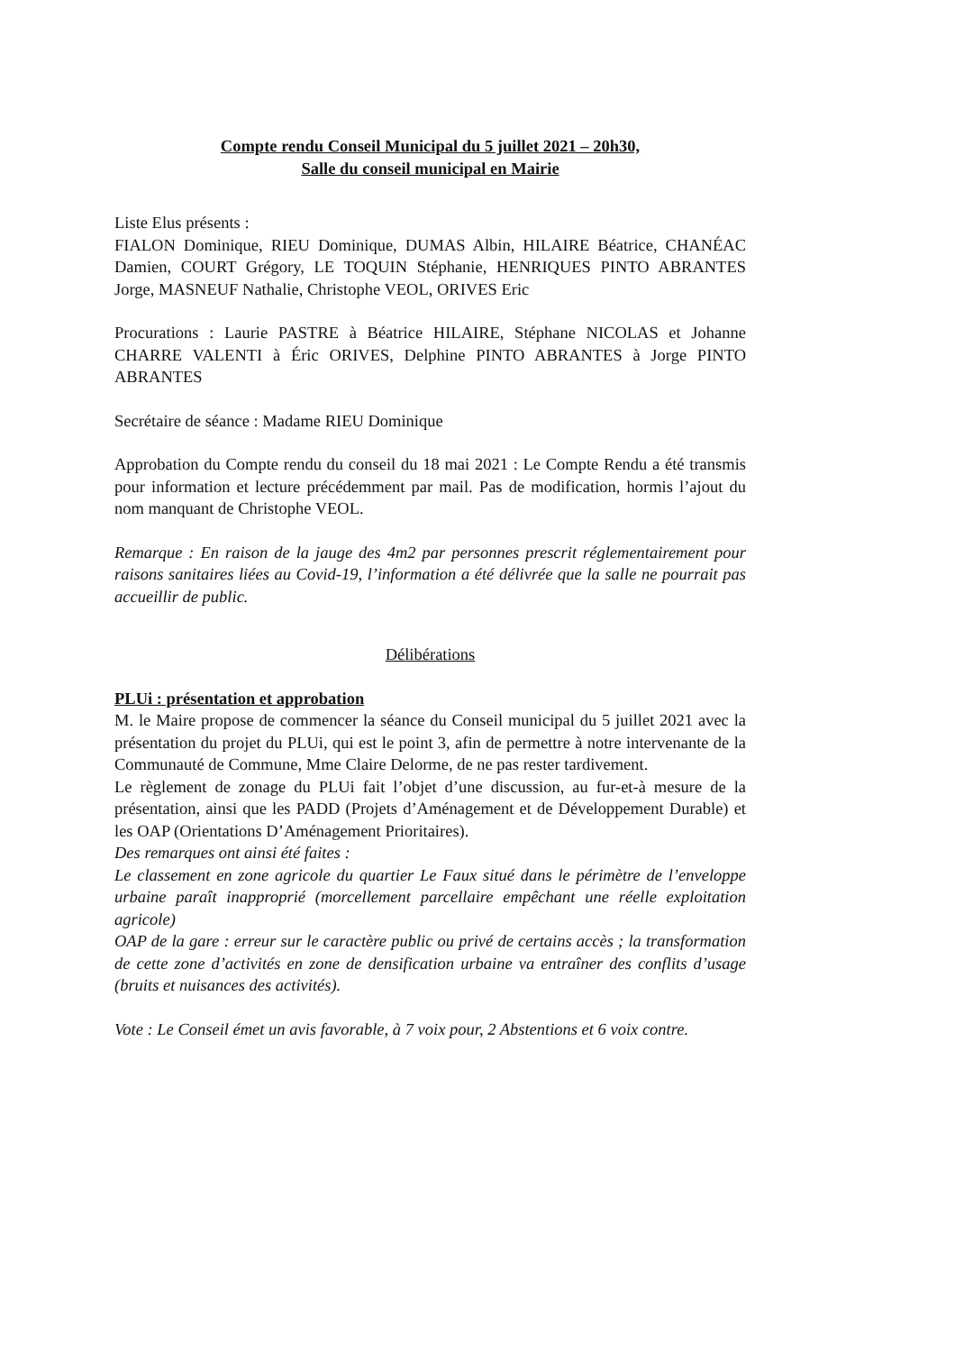Compte rendu Conseil Municipal du 5 juillet 2021 – 20h30,
Salle du conseil municipal en Mairie
Liste Elus présents :
FIALON Dominique, RIEU Dominique, DUMAS Albin, HILAIRE Béatrice, CHANÉAC Damien, COURT Grégory, LE TOQUIN Stéphanie, HENRIQUES PINTO ABRANTES Jorge, MASNEUF Nathalie, Christophe VEOL, ORIVES Eric
Procurations : Laurie PASTRE à Béatrice HILAIRE, Stéphane NICOLAS et Johanne CHARRE VALENTI à Éric ORIVES, Delphine PINTO ABRANTES à Jorge PINTO ABRANTES
Secrétaire de séance : Madame RIEU Dominique
Approbation du Compte rendu du conseil du 18 mai 2021 : Le Compte Rendu a été transmis pour information et lecture précédemment par mail. Pas de modification, hormis l’ajout du nom manquant de Christophe VEOL.
Remarque : En raison de la jauge des 4m2 par personnes prescrit réglementairement pour raisons sanitaires liées au Covid-19, l’information a été délivrée que la salle ne pourrait pas accueillir de public.
Délibérations
PLUi : présentation et approbation
M. le Maire propose de commencer la séance du Conseil municipal du 5 juillet 2021 avec la présentation du projet du PLUi, qui est le point 3, afin de permettre à notre intervenante de la Communauté de Commune, Mme Claire Delorme, de ne pas rester tardivement.
Le règlement de zonage du PLUi fait l’objet d’une discussion, au fur-et-à mesure de la présentation, ainsi que les PADD (Projets d’Aménagement et de Développement Durable) et les OAP (Orientations D’Aménagement Prioritaires).
Des remarques ont ainsi été faites :
Le classement en zone agricole du quartier Le Faux situé dans le périmètre de l’enveloppe urbaine paraît inapproprié (morcellement parcellaire empêchant une réelle exploitation agricole)
OAP de la gare : erreur sur le caractère public ou privé de certains accès ; la transformation de cette zone d’activités en zone de densification urbaine va entraîner des conflits d’usage (bruits et nuisances des activités).
Vote : Le Conseil émet un avis favorable, à 7 voix pour, 2 Abstentions et 6 voix contre.